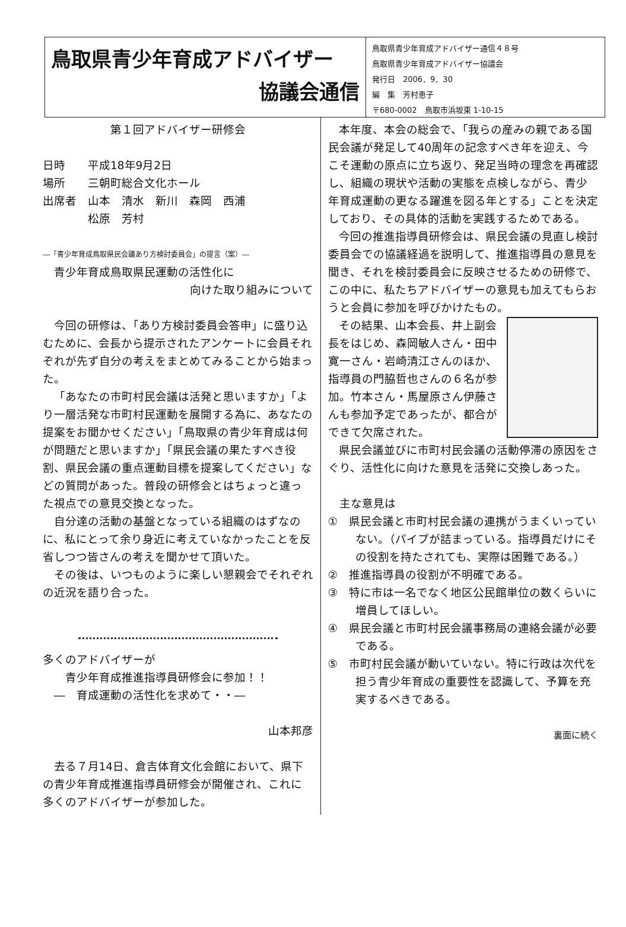鳥取県青少年育成アドバイザー
協議会通信
鳥取県青少年育成アドバイザー通信４８号
鳥取県青少年育成アドバイザー協議会
発行日　2006．9．30
編　集　芳村恵子
〒680-0002　鳥取市浜坂東 1-10-15
第１回アドバイザー研修会
日時　　平成18年9月2日
場所　　三朝町総合文化ホール
出席者　山本　清水　新川　森岡　西浦
　　　　松原　芳村
―「青少年育成鳥取県民会議あり方検討委員会」の提言（案）―
　青少年育成鳥取県民運動の活性化に
向けた取り組みについて
今回の研修は、「あり方検討委員会答申」に盛り込むために、会長から提示されたアンケートに会員それぞれが先ず自分の考えをまとめてみることから始まった。
「あなたの市町村民会議は活発と思いますか」「より一層活発な市町村民運動を展開する為に、あなたの提案をお聞かせください」「鳥取県の青少年育成は何が問題だと思いますか」「県民会議の果たすべき役割、県民会議の重点運動目標を提案してください」などの質問があった。普段の研修会とはちょっと違った視点での意見交換となった。
自分達の活動の基盤となっている組織のはずなのに、私にとって余り身近に考えていなかったことを反省しつつ皆さんの考えを聞かせて頂いた。
その後は、いつものように楽しい懇親会でそれぞれの近況を語り合った。
多くのアドバイザーが
　　青少年育成推進指導員研修会に参加！！
　―　育成運動の活性化を求めて・・―
山本邦彦　
去る７月14日、倉吉体育文化会館において、県下の青少年育成推進指導員研修会が開催され、これに多くのアドバイザーが参加した。
本年度、本会の総会で、「我らの産みの親である国民会議が発足して40周年の記念すべき年を迎え、今こそ運動の原点に立ち返り、発足当時の理念を再確認し、組織の現状や活動の実態を点検しながら、青少年育成運動の更なる躍進を図る年とする」ことを決定しており、その具体的活動を実践するためである。
今回の推進指導員研修会は、県民会議の見直し検討委員会での協議経過を説明して、推進指導員の意見を聞き、それを検討委員会に反映させるための研修で、この中に、私たちアドバイザーの意見も加えてもらおうと会員に参加を呼びかけたもの。
その結果、山本会長、井上副会長をはじめ、森岡敏人さん・田中寛一さん・岩崎清江さんのほか、指導員の門脇哲也さんの６名が参加。竹本さん・馬屋原さん伊藤さんも参加予定であったが、都合ができて欠席された。
県民会議並びに市町村民会議の活動停滞の原因をさぐり、活性化に向けた意見を活発に交換しあった。
　主な意見は
①　県民会議と市町村民会議の連携がうまくいっていない。（パイプが詰まっている。指導員だけにその役割を持たされても、実際は困難である。）
②　推進指導員の役割が不明確である。
③　特に市は一名でなく地区公民館単位の数くらいに増員してほしい。
④　県民会議と市町村民会議事務局の連絡会議が必要である。
⑤　市町村民会議が動いていない。特に行政は次代を担う青少年育成の重要性を認識して、予算を充実するべきである。
裏面に続く